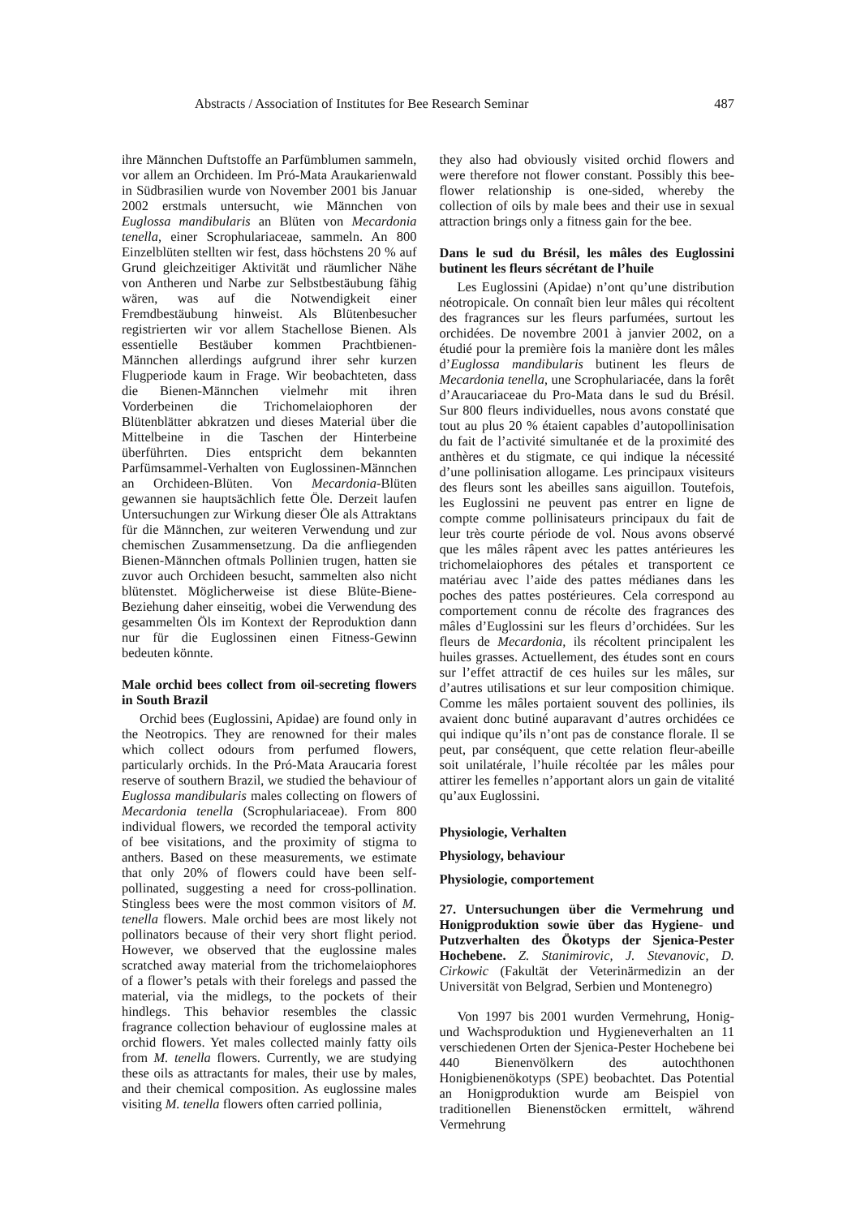Abstracts / Association of Institutes for Bee Research Seminar 487
ihre Männchen Duftstoffe an Parfümblumen sammeln, vor allem an Orchideen. Im Pró-Mata Araukarienwald in Südbrasilien wurde von November 2001 bis Januar 2002 erstmals untersucht, wie Männchen von Euglossa mandibularis an Blüten von Mecardonia tenella, einer Scrophulariaceae, sammeln. An 800 Einzelblüten stellten wir fest, dass höchstens 20 % auf Grund gleichzeitiger Aktivität und räumlicher Nähe von Antheren und Narbe zur Selbstbestäubung fähig wären, was auf die Notwendigkeit einer Fremdbestäubung hinweist. Als Blütenbesucher registrierten wir vor allem Stachellose Bienen. Als essentielle Bestäuber kommen Prachtbienen-Männchen allerdings aufgrund ihrer sehr kurzen Flugperiode kaum in Frage. Wir beobachteten, dass die Bienen-Männchen vielmehr mit ihren Vorderbeinen die Trichomelaiophoren der Blütenblätter abkratzen und dieses Material über die Mittelbeine in die Taschen der Hinterbeine überführten. Dies entspricht dem bekannten Parfümsammel-Verhalten von Euglossinen-Männchen an Orchideen-Blüten. Von Mecardonia-Blüten gewannen sie hauptsächlich fette Öle. Derzeit laufen Untersuchungen zur Wirkung dieser Öle als Attraktans für die Männchen, zur weiteren Verwendung und zur chemischen Zusammensetzung. Da die anfliegenden Bienen-Männchen oftmals Pollinien trugen, hatten sie zuvor auch Orchideen besucht, sammelten also nicht blütenstet. Möglicherweise ist diese Blüte-Biene-Beziehung daher einseitig, wobei die Verwendung des gesammelten Öls im Kontext der Reproduktion dann nur für die Euglossinen einen Fitness-Gewinn bedeuten könnte.
Male orchid bees collect from oil-secreting flowers in South Brazil
Orchid bees (Euglossini, Apidae) are found only in the Neotropics. They are renowned for their males which collect odours from perfumed flowers, particularly orchids. In the Pró-Mata Araucaria forest reserve of southern Brazil, we studied the behaviour of Euglossa mandibularis males collecting on flowers of Mecardonia tenella (Scrophulariaceae). From 800 individual flowers, we recorded the temporal activity of bee visitations, and the proximity of stigma to anthers. Based on these measurements, we estimate that only 20% of flowers could have been self-pollinated, suggesting a need for cross-pollination. Stingless bees were the most common visitors of M. tenella flowers. Male orchid bees are most likely not pollinators because of their very short flight period. However, we observed that the euglossine males scratched away material from the trichomelaiophores of a flower’s petals with their forelegs and passed the material, via the midlegs, to the pockets of their hindlegs. This behavior resembles the classic fragrance collection behaviour of euglossine males at orchid flowers. Yet males collected mainly fatty oils from M. tenella flowers. Currently, we are studying these oils as attractants for males, their use by males, and their chemical composition. As euglossine males visiting M. tenella flowers often carried pollinia,
they also had obviously visited orchid flowers and were therefore not flower constant. Possibly this bee-flower relationship is one-sided, whereby the collection of oils by male bees and their use in sexual attraction brings only a fitness gain for the bee.
Dans le sud du Brésil, les mâles des Euglossini butinent les fleurs sécrétant de l’huile
Les Euglossini (Apidae) n’ont qu’une distribution néotropicale. On connaît bien leur mâles qui récoltent des fragrances sur les fleurs parfumées, surtout les orchidées. De novembre 2001 à janvier 2002, on a étudié pour la première fois la manière dont les mâles d’Euglossa mandibularis butinent les fleurs de Mecardonia tenella, une Scrophulariacée, dans la forêt d’Araucariaceae du Pro-Mata dans le sud du Brésil. Sur 800 fleurs individuelles, nous avons constaté que tout au plus 20 % étaient capables d’autopollinisation du fait de l’activité simultanée et de la proximité des anthères et du stigmate, ce qui indique la nécessité d’une pollinisation allogame. Les principaux visiteurs des fleurs sont les abeilles sans aiguillon. Toutefois, les Euglossini ne peuvent pas entrer en ligne de compte comme pollinisateurs principaux du fait de leur très courte période de vol. Nous avons observé que les mâles râpent avec les pattes antérieures les trichomelaiophores des pétales et transportent ce matériau avec l’aide des pattes médianes dans les poches des pattes postérieures. Cela correspond au comportement connu de récolte des fragrances des mâles d’Euglossini sur les fleurs d’orchidées. Sur les fleurs de Mecardonia, ils récoltent principalent les huiles grasses. Actuellement, des études sont en cours sur l’effet attractif de ces huiles sur les mâles, sur d’autres utilisations et sur leur composition chimique. Comme les mâles portaient souvent des pollinies, ils avaient donc butiné auparavant d’autres orchidées ce qui indique qu’ils n’ont pas de constance florale. Il se peut, par conséquent, que cette relation fleur-abeille soit unilatérale, l’huile récoltée par les mâles pour attirer les femelles n’apportant alors un gain de vitalité qu’aux Euglossini.
Physiologie, Verhalten
Physiology, behaviour
Physiologie, comportement
27. Untersuchungen über die Vermehrung und Honigproduktion sowie über das Hygiene- und Putzverhalten des Ökotyps der Sjenica-Pester Hochebene. Z. Stanimirovic, J. Stevanovic, D. Cirkowic (Fakultät der Veterinärmedizin an der Universität von Belgrad, Serbien und Montenegro)
Von 1997 bis 2001 wurden Vermehrung, Honig- und Wachsproduktion und Hygieneverhalten an 11 verschiedenen Orten der Sjenica-Pester Hochebene bei 440 Bienenvölkern des autochthonen Honigbienenökotyps (SPE) beobachtet. Das Potential an Honigproduktion wurde am Beispiel von traditionellen Bienenstöcken ermittelt, während Vermehrung